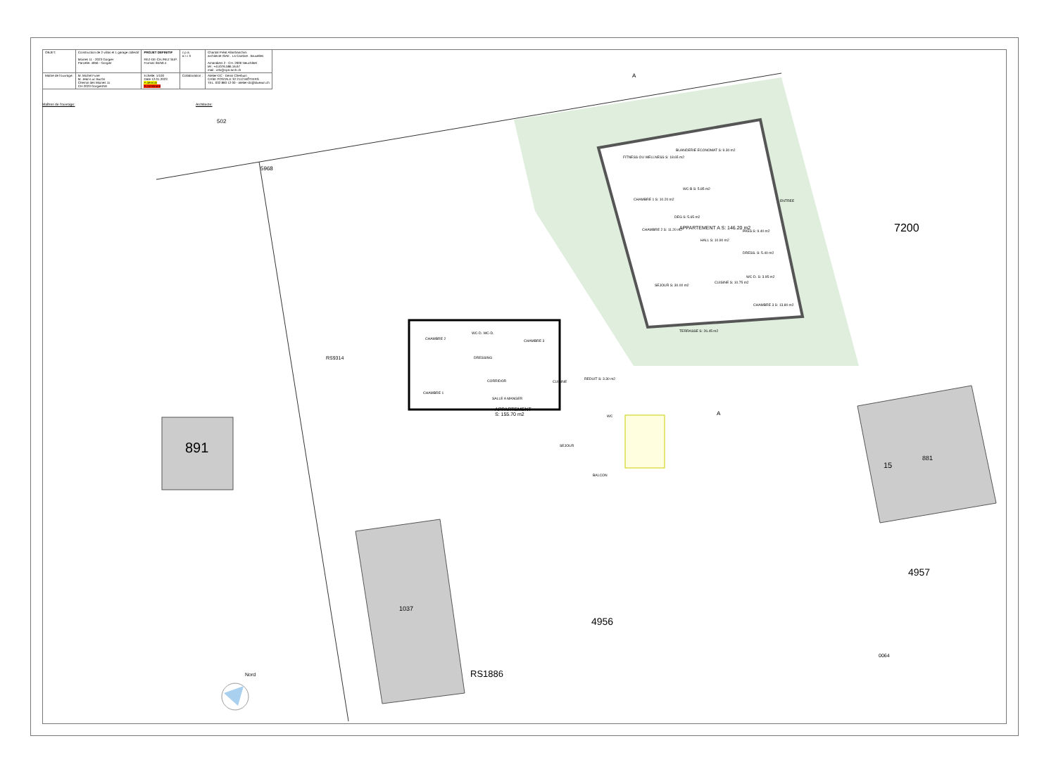| OBJET: | Construction de 2 villas et 1 garage collectif Moines 11 - 2023 Gorgier Parcelle: 4956 - Gorgier | PROJET DEFINITIF REZ-DE-CH./REZ SUP. Format: 84/59.4 | c p a. a r c h | Chantal Préat Allanfranchini architecte ISAE . La Cambre . Bruxelles Amandiers 2 - CH. 2000 Neuchâtel tél : +41/076.586.16.67 mail : info@cpa-arch.ch |
| Maître de l'ouvrage: | M. Michel Furer M. Jean-Luc Buchs Chemin des Moines 11 CH-2023 Gorgier/NE | Echelle: 1/100 Date 12.01.2023 A démolir A construire | Collaboration : | Atelier-DC - Denis Cherbuin CASE POSTALE 32 2112 MÔTIERS TEL. 032 860 12 00 - atelier-dc@bluewin.ch |
Maîtres de l'ouvrage: Architecte:
502
5968
7200
891
1037
881
15
4957
4956
RS1886
RS9314
0064
Nord
CHAMBRE 2
WC-D. WC-D.
CHAMBRE 3
DRESSING
CORRIDOR CUISINE
REDUIT S: 3.30 m2
CHAMBRE 1
SALLE A MANGER
APPARTEMENT
S: 155.70 m2
WC
SEJOUR
BALCON
FITNESS OU WELLNESS S: 18.65 m2
BUANDERIE ECONOMAT S: 9.30 m2
CHAMBRE 1 S: 10.20 m2
WC-B S: 5.85 m2
DEG S: 5.65 m2
CHAMBRE 2 S: 11.20 m2 APPARTEMENT A S: 146.20 m2
HALL S: 10.90 m2
PASS S: 9.40 m2
ENTREE
DRESS. S: 5.40 m2
WC-D. S: 3.95 m2
SEJOUR S: 30.00 m2
CUISINE S: 10.75 m2
CHAMBRE 3 S: 13.80 m2
TERRASSE S: 26.45 m2
A
A